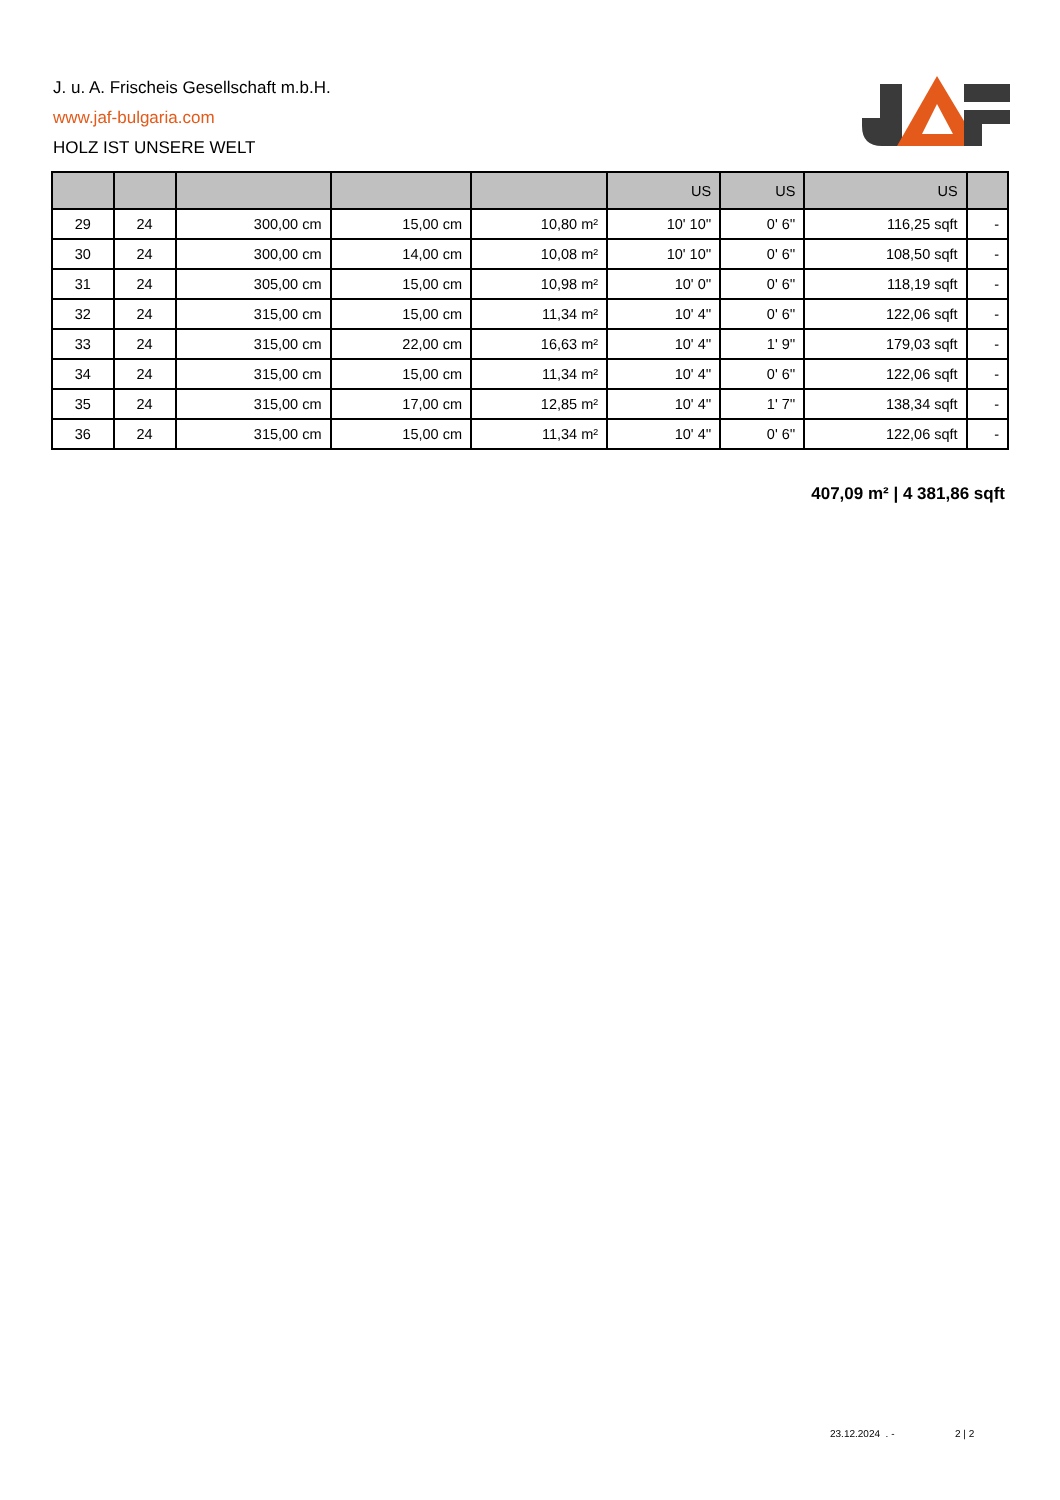J. u. A. Frischeis Gesellschaft m.b.H.
www.jaf-bulgaria.com
HOLZ IST UNSERE WELT
| | | | | | US | US | US | |
| --- | --- | --- | --- | --- | --- | --- | --- | --- |
| 29 | 24 | 300,00 cm | 15,00 cm | 10,80 m² | 10' 10'' | 0' 6'' | 116,25 sqft | - |
| 30 | 24 | 300,00 cm | 14,00 cm | 10,08 m² | 10' 10'' | 0' 6'' | 108,50 sqft | - |
| 31 | 24 | 305,00 cm | 15,00 cm | 10,98 m² | 10' 0'' | 0' 6'' | 118,19 sqft | - |
| 32 | 24 | 315,00 cm | 15,00 cm | 11,34 m² | 10' 4'' | 0' 6'' | 122,06 sqft | - |
| 33 | 24 | 315,00 cm | 22,00 cm | 16,63 m² | 10' 4'' | 1' 9'' | 179,03 sqft | - |
| 34 | 24 | 315,00 cm | 15,00 cm | 11,34 m² | 10' 4'' | 0' 6'' | 122,06 sqft | - |
| 35 | 24 | 315,00 cm | 17,00 cm | 12,85 m² | 10' 4'' | 1' 7'' | 138,34 sqft | - |
| 36 | 24 | 315,00 cm | 15,00 cm | 11,34 m² | 10' 4'' | 0' 6'' | 122,06 sqft | - |
407,09 m² | 4 381,86 sqft
23.12.2024 . - 2 | 2